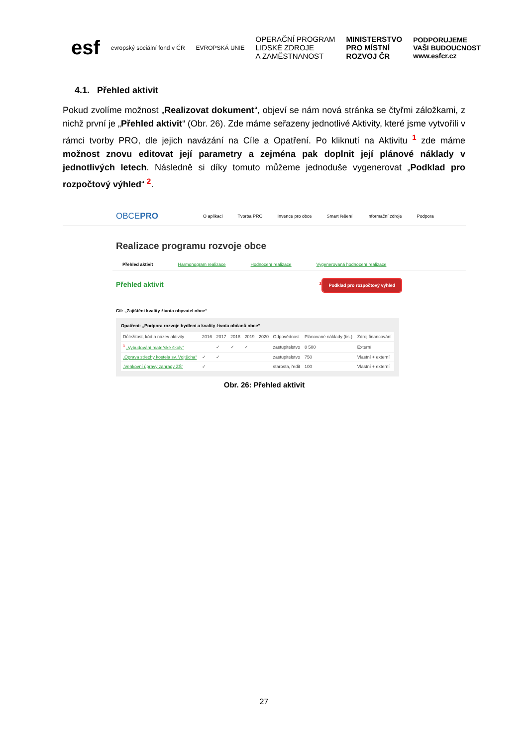esf evropský sociální fond v ČR EVROPSKÁ UNIE OPERAČNÍ PROGRAM
LIDSKÉ ZDROJE
A ZAMĚSTNANOST MINISTERSTVO
PRO MÍSTNÍ
ROZVOJ ČR PODPORUJEME
VAŠI BUDOUCNOST
www.esfcr.cz
4.1. Přehled aktivit
Pokud zvolíme možnost „Realizovat dokument“, objeví se nám nová stránka se čtyřmi záložkami, z nichž první je „Přehled aktivit“ (Obr. 26). Zde máme seřazeny jednotlivé Aktivity, které jsme vytvořili v rámci tvorby PRO, dle jejich navázání na Cíle a Opatření. Po kliknutí na Aktivitu <sup>1</sup> zde máme možnost znovu editovat její parametry a zejména pak doplnit její plánové náklady v jednotlivých letech. Následně si díky tomuto můžeme jednoduše vygenerovat „Podklad pro rozpočtový výhled“ <sup>2</sup>.
OBCEPRO O aplikaci Tvorba PRO Invence pro obce Smart řešení Informační zdroje Podpora
Realizace programu rozvoje obce
Přehled aktivit Harmonogram realizace Hodnocení realizace Vygenerovaná hodnocení realizace
Přehled aktivit <sup>2</sup> Podklad pro rozpočtový výhled
Cíl: „Zajištění kvality života obyvatel obce“
Opatření: „Podpora rozvoje bydlení a kvality života občanů obce“
| Důležitost, kód a název aktivity | 2016 | 2017 | 2018 | 2019 | 2020 | Odpovědnost | Plánované náklady (tis.) | Zdroj financování |
| --- | --- | --- | --- | --- | --- | --- | --- | --- |
| <sup>1</sup> „Vybudování mateřské školy“ | | ✓ | ✓ | ✓ | | zastupitelstvo | 8 500 | Externí |
| „Oprava střechy kostela sv. Vojtěcha“ | ✓ | ✓ | | | | zastupitelstvo | 750 | Vlastní + externí |
| „Venkovní úpravy zahrady ZŠ“ | ✓ | | | | | starosta, ředit | 100 | Vlastní + externí |
Obr. 26: Přehled aktivit
27